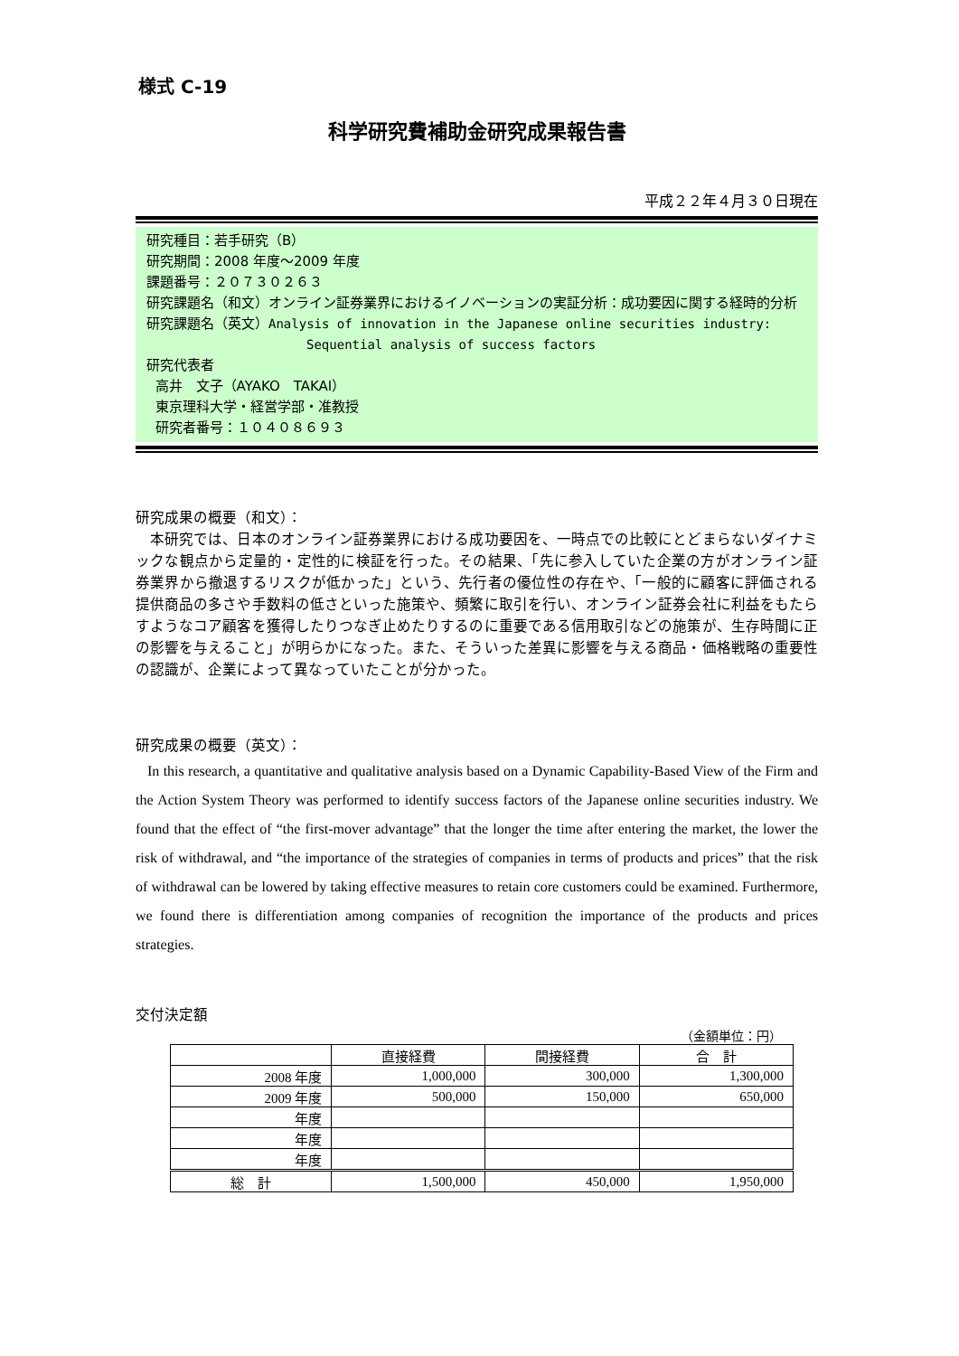様式 C-19
科学研究費補助金研究成果報告書
平成２２年４月３０日現在
研究種目：若手研究（B）
研究期間：2008 年度～2009 年度
課題番号：２０７３０２６３
研究課題名（和文）オンライン証券業界におけるイノベーションの実証分析：成功要因に関する経時的分析
研究課題名（英文）Analysis of innovation in the Japanese online securities industry:
Sequential analysis of success factors
研究代表者
高井　文子（AYAKO　TAKAI）
東京理科大学・経営学部・准教授
研究者番号：１０４０８６９３
研究成果の概要（和文）：
　本研究では、日本のオンライン証券業界における成功要因を、一時点での比較にとどまらないダイナミックな観点から定量的・定性的に検証を行った。その結果、「先に参入していた企業の方がオンライン証券業界から撤退するリスクが低かった」という、先行者の優位性の存在や、「一般的に顧客に評価される提供商品の多さや手数料の低さといった施策や、頻繁に取引を行い、オンライン証券会社に利益をもたらすようなコア顧客を獲得したりつなぎ止めたりするのに重要である信用取引などの施策が、生存時間に正の影響を与えること」が明らかになった。また、そういった差異に影響を与える商品・価格戦略の重要性の認識が、企業によって異なっていたことが分かった。
研究成果の概要（英文）：
In this research, a quantitative and qualitative analysis based on a Dynamic Capability-Based View of the Firm and the Action System Theory was performed to identify success factors of the Japanese online securities industry. We found that the effect of “the first-mover advantage” that the longer the time after entering the market, the lower the risk of withdrawal, and “the importance of the strategies of companies in terms of products and prices” that the risk of withdrawal can be lowered by taking effective measures to retain core customers could be examined. Furthermore, we found there is differentiation among companies of recognition the importance of the products and prices strategies.
交付決定額
（金額単位：円）
| | 直接経費 | 間接経費 | 合 計 |
| --- | --- | --- | --- |
| 2008 年度 | 1,000,000 | 300,000 | 1,300,000 |
| 2009 年度 | 500,000 | 150,000 | 650,000 |
| 年度 | | | |
| 年度 | | | |
| 年度 | | | |
| 総 計 | 1,500,000 | 450,000 | 1,950,000 |